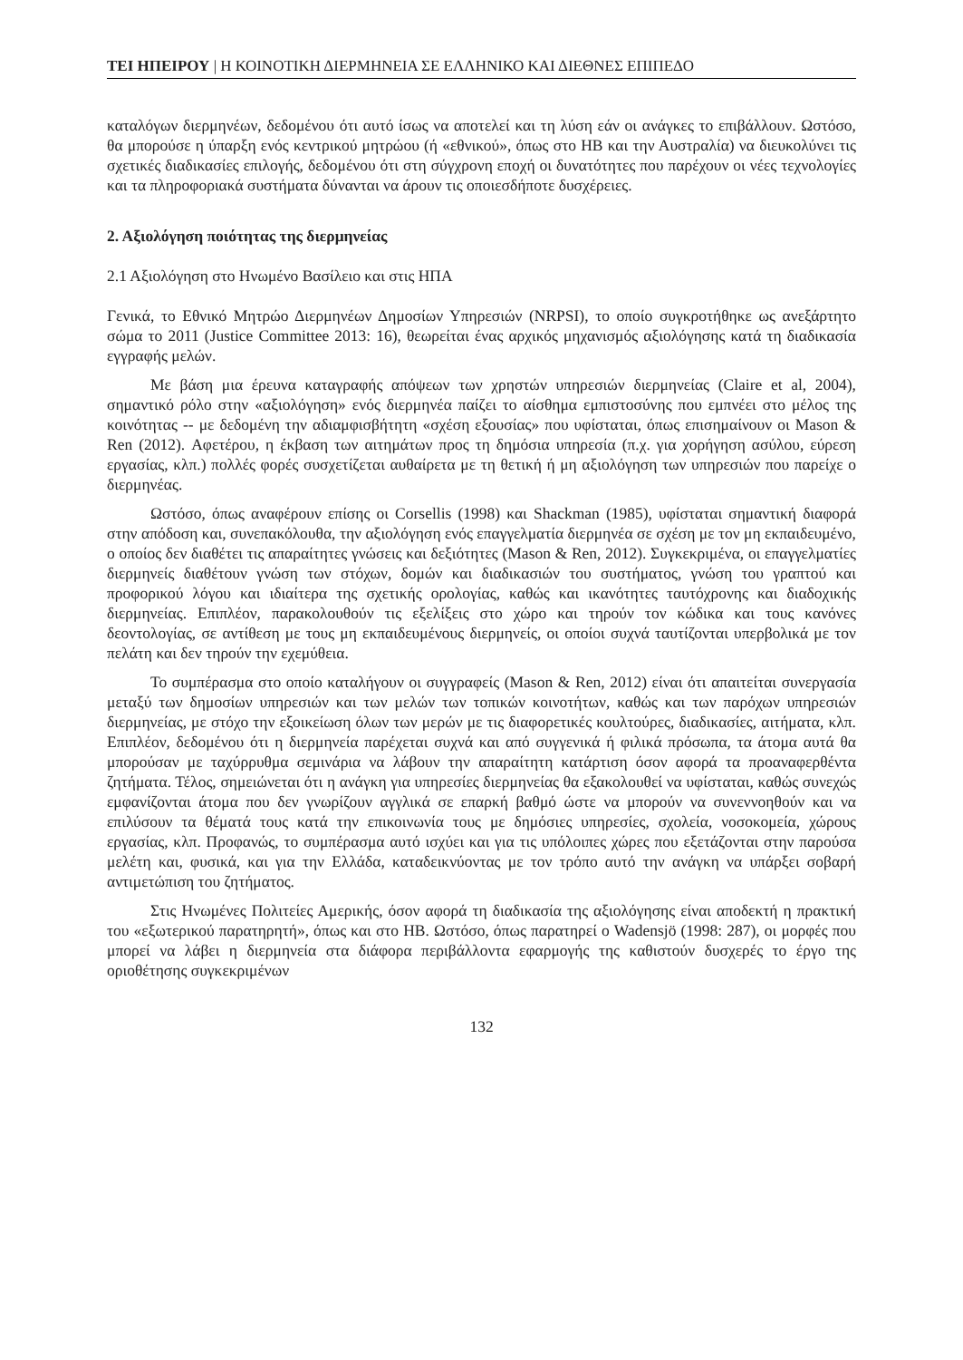ΤΕΙ ΗΠΕΙΡΟΥ | Η ΚΟΙΝΟΤΙΚΗ ΔΙΕΡΜΗΝΕΙΑ ΣΕ ΕΛΛΗΝΙΚΟ ΚΑΙ ΔΙΕΘΝΕΣ ΕΠΙΠΕΔΟ
καταλόγων διερμηνέων, δεδομένου ότι αυτό ίσως να αποτελεί και τη λύση εάν οι ανάγκες το επιβάλλουν. Ωστόσο, θα μπορούσε η ύπαρξη ενός κεντρικού μητρώου (ή «εθνικού», όπως στο ΗΒ και την Αυστραλία) να διευκολύνει τις σχετικές διαδικασίες επιλογής, δεδομένου ότι στη σύγχρονη εποχή οι δυνατότητες που παρέχουν οι νέες τεχνολογίες και τα πληροφοριακά συστήματα δύνανται να άρουν τις οποιεσδήποτε δυσχέρειες.
2. Αξιολόγηση ποιότητας της διερμηνείας
2.1 Αξιολόγηση στο Ηνωμένο Βασίλειο και στις ΗΠΑ
Γενικά, το Εθνικό Μητρώο Διερμηνέων Δημοσίων Υπηρεσιών (NRPSI), το οποίο συγκροτήθηκε ως ανεξάρτητο σώμα το 2011 (Justice Committee 2013: 16), θεωρείται ένας αρχικός μηχανισμός αξιολόγησης κατά τη διαδικασία εγγραφής μελών.
Με βάση μια έρευνα καταγραφής απόψεων των χρηστών υπηρεσιών διερμηνείας (Claire et al, 2004), σημαντικό ρόλο στην «αξιολόγηση» ενός διερμηνέα παίζει το αίσθημα εμπιστοσύνης που εμπνέει στο μέλος της κοινότητας -- με δεδομένη την αδιαμφισβήτητη «σχέση εξουσίας» που υφίσταται, όπως επισημαίνουν οι Mason & Ren (2012). Αφετέρου, η έκβαση των αιτημάτων προς τη δημόσια υπηρεσία (π.χ. για χορήγηση ασύλου, εύρεση εργασίας, κλπ.) πολλές φορές συσχετίζεται αυθαίρετα με τη θετική ή μη αξιολόγηση των υπηρεσιών που παρείχε ο διερμηνέας.
Ωστόσο, όπως αναφέρουν επίσης οι Corsellis (1998) και Shackman (1985), υφίσταται σημαντική διαφορά στην απόδοση και, συνεπακόλουθα, την αξιολόγηση ενός επαγγελματία διερμηνέα σε σχέση με τον μη εκπαιδευμένο, ο οποίος δεν διαθέτει τις απαραίτητες γνώσεις και δεξιότητες (Mason & Ren, 2012). Συγκεκριμένα, οι επαγγελματίες διερμηνείς διαθέτουν γνώση των στόχων, δομών και διαδικασιών του συστήματος, γνώση του γραπτού και προφορικού λόγου και ιδιαίτερα της σχετικής ορολογίας, καθώς και ικανότητες ταυτόχρονης και διαδοχικής διερμηνείας. Επιπλέον, παρακολουθούν τις εξελίξεις στο χώρο και τηρούν τον κώδικα και τους κανόνες δεοντολογίας, σε αντίθεση με τους μη εκπαιδευμένους διερμηνείς, οι οποίοι συχνά ταυτίζονται υπερβολικά με τον πελάτη και δεν τηρούν την εχεμύθεια.
Το συμπέρασμα στο οποίο καταλήγουν οι συγγραφείς (Mason & Ren, 2012) είναι ότι απαιτείται συνεργασία μεταξύ των δημοσίων υπηρεσιών και των μελών των τοπικών κοινοτήτων, καθώς και των παρόχων υπηρεσιών διερμηνείας, με στόχο την εξοικείωση όλων των μερών με τις διαφορετικές κουλτούρες, διαδικασίες, αιτήματα, κλπ. Επιπλέον, δεδομένου ότι η διερμηνεία παρέχεται συχνά και από συγγενικά ή φιλικά πρόσωπα, τα άτομα αυτά θα μπορούσαν με ταχύρρυθμα σεμινάρια να λάβουν την απαραίτητη κατάρτιση όσον αφορά τα προαναφερθέντα ζητήματα. Τέλος, σημειώνεται ότι η ανάγκη για υπηρεσίες διερμηνείας θα εξακολουθεί να υφίσταται, καθώς συνεχώς εμφανίζονται άτομα που δεν γνωρίζουν αγγλικά σε επαρκή βαθμό ώστε να μπορούν να συνεννοηθούν και να επιλύσουν τα θέματά τους κατά την επικοινωνία τους με δημόσιες υπηρεσίες, σχολεία, νοσοκομεία, χώρους εργασίας, κλπ. Προφανώς, το συμπέρασμα αυτό ισχύει και για τις υπόλοιπες χώρες που εξετάζονται στην παρούσα μελέτη και, φυσικά, και για την Ελλάδα, καταδεικνύοντας με τον τρόπο αυτό την ανάγκη να υπάρξει σοβαρή αντιμετώπιση του ζητήματος.
Στις Ηνωμένες Πολιτείες Αμερικής, όσον αφορά τη διαδικασία της αξιολόγησης είναι αποδεκτή η πρακτική του «εξωτερικού παρατηρητή», όπως και στο ΗΒ. Ωστόσο, όπως παρατηρεί ο Wadensjö (1998: 287), οι μορφές που μπορεί να λάβει η διερμηνεία στα διάφορα περιβάλλοντα εφαρμογής της καθιστούν δυσχερές το έργο της οριοθέτησης συγκεκριμένων
132